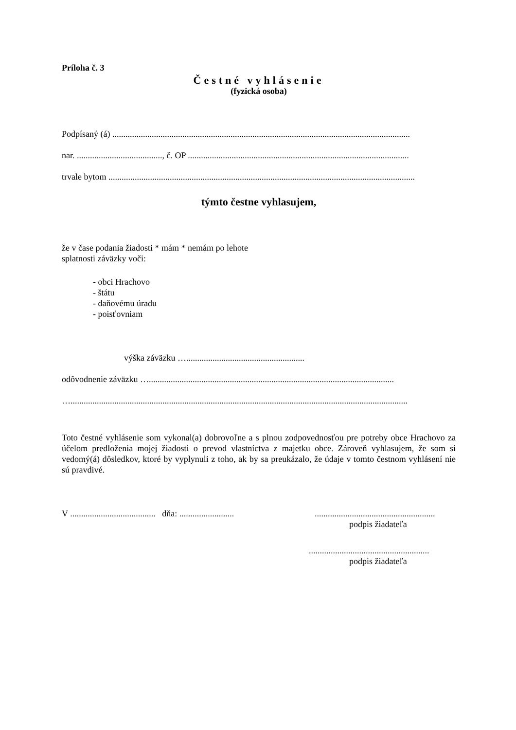Príloha č. 3
Čestné vyhlásenie
(fyzická osoba)
Podpísaný (á) ........................................................................................................................................
nar. ......................................., č. OP .....................................................................................................
trvale bytom ............................................................................................................................................
týmto čestne vyhlasujem,
že v čase podania žiadosti * mám * nemám po lehote
splatnosti záväzky voči:
- obci Hrachovo
- štátu
- daňovému úradu
- poisťovniam
výška záväzku …......................................................
odôvodnenie záväzku …................................................................................................................
…..........................................................................................................................................................
Toto čestné vyhlásenie som vykonal(a) dobrovoľne a s plnou zodpovednosťou pre potreby obce Hrachovo za účelom predloženia mojej žiadosti o prevod vlastníctva z majetku obce. Zároveň vyhlasujem, že som si vedomý(á) dôsledkov, ktoré by vyplynuli z toho, ak by sa preukázalo, že údaje v tomto čestnom vyhlásení nie sú pravdivé.
V ....................................... dňa: .........................
.......................................................
podpis žiadateľa
.......................................................
podpis žiadateľa